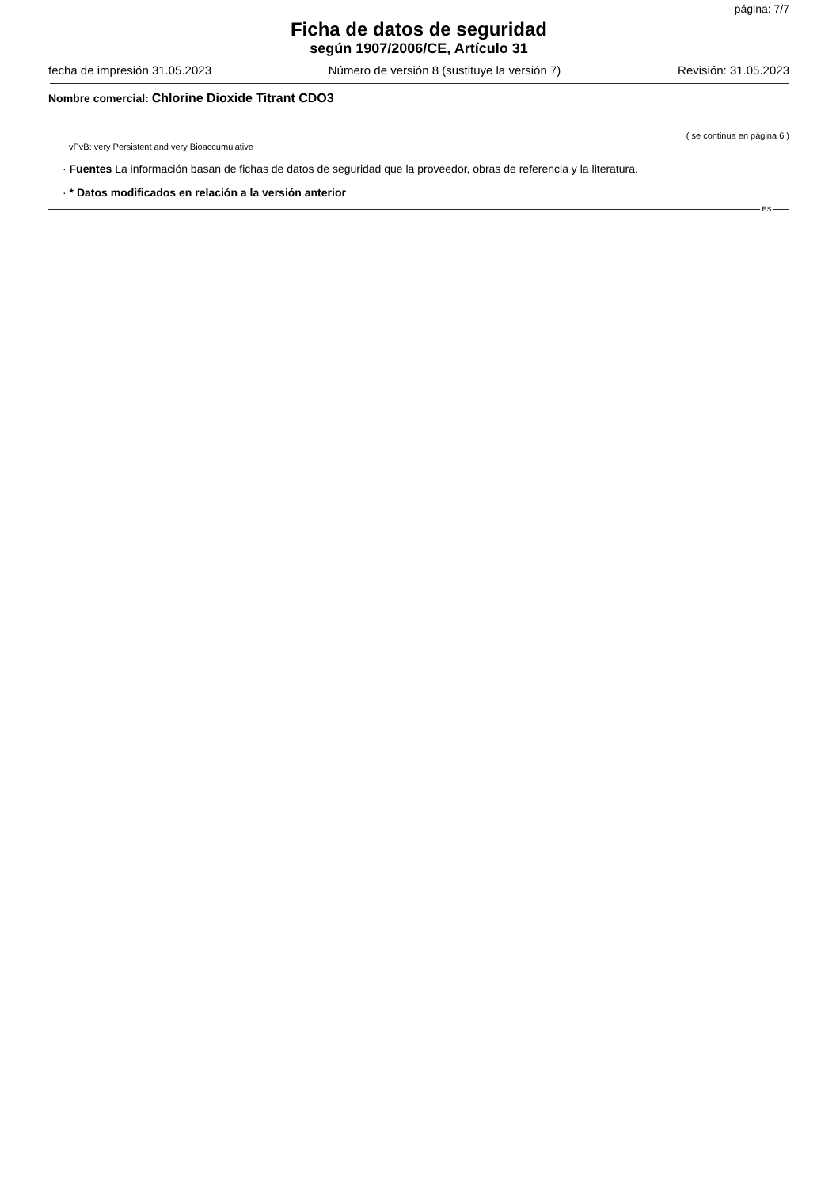página: 7/7
Ficha de datos de seguridad
según 1907/2006/CE, Artículo 31
fecha de impresión 31.05.2023 Número de versión 8 (sustituye la versión 7) Revisión: 31.05.2023
Nombre comercial: Chlorine Dioxide Titrant CDO3
( se continua en página 6 )
vPvB: very Persistent and very Bioaccumulative
· Fuentes La información basan de fichas de datos de seguridad que la proveedor, obras de referencia y la literatura.
· * Datos modificados en relación a la versión anterior
ES